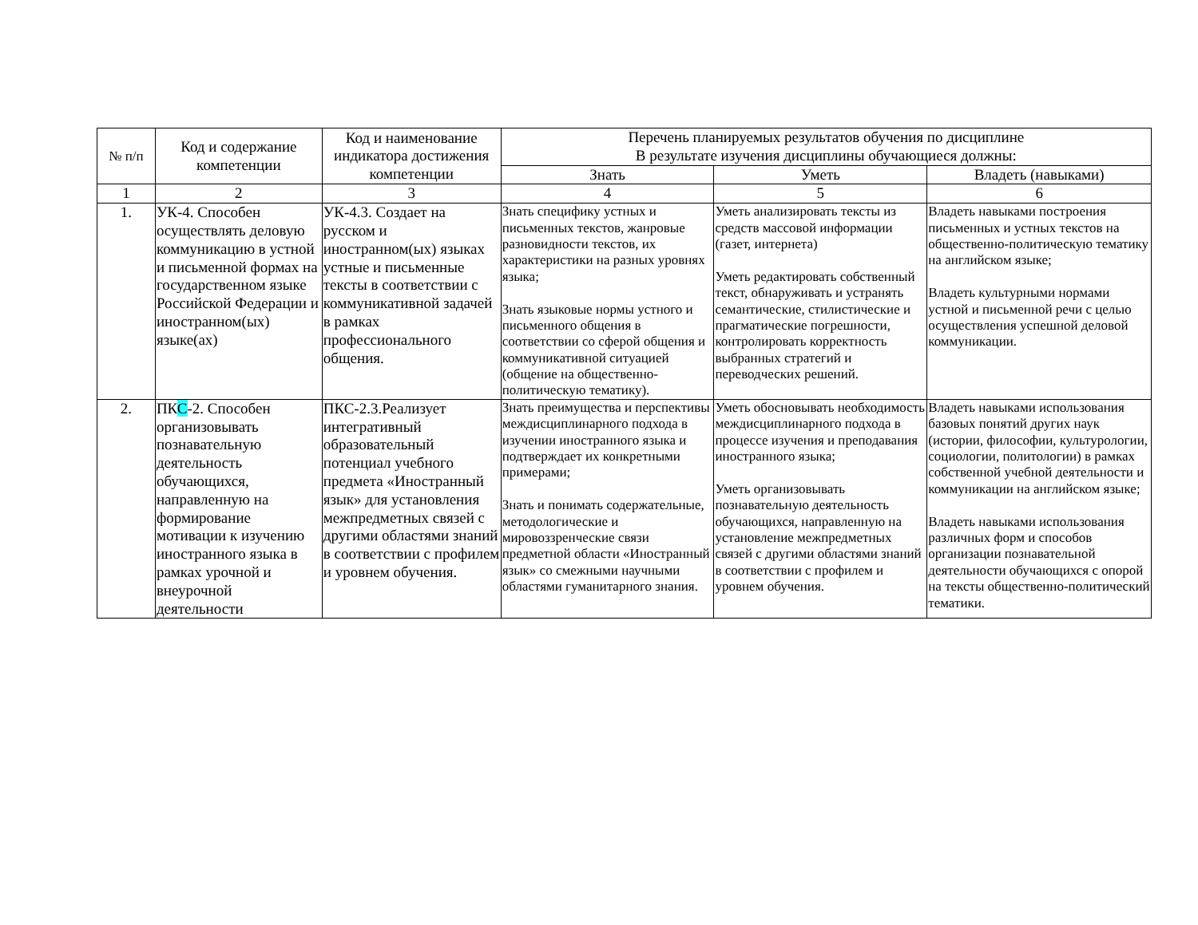| № п/п | Код и содержание компетенции | Код и наименование индикатора достижения компетенции | Перечень планируемых результатов обучения по дисциплине В результате изучения дисциплины обучающиеся должны: | | |
| --- | --- | --- | --- | --- | --- |
| | | | Знать | Уметь | Владеть (навыками) |
| 1 | 2 | 3 | 4 | 5 | 6 |
| 1. | УК-4. Способен осуществлять деловую коммуникацию в устной и письменной формах на государственном языке Российской Федерации и иностранном(ых) языке(ах) | УК-4.3. Создает на русском и иностранном(ых) языках устные и письменные тексты в соответствии с коммуникативной задачей в рамках профессионального общения. | Знать специфику устных и письменных текстов, жанровые разновидности текстов, их характеристики на разных уровнях языка; Знать языковые нормы устного и письменного общения в соответствии со сферой общения и коммуникативной ситуацией (общение на общественно-политическую тематику). | Уметь анализировать тексты из средств массовой информации (газет, интернета) Уметь редактировать собственный текст, обнаруживать и устранять семантические, стилистические и прагматические погрешности, контролировать корректность выбранных стратегий и переводческих решений. | Владеть навыками построения письменных и устных текстов на общественно-политическую тематику на английском языке; Владеть культурными нормами устной и письменной речи с целью осуществления успешной деловой коммуникации. |
| 2. | ПК С -2. Способен организовывать познавательную деятельность обучающихся, направленную на формирование мотивации к изучению иностранного языка в рамках урочной и внеурочной деятельности | ПКС-2.3.Реализует интегративный образовательный потенциал учебного предмета «Иностранный язык» для установления межпредметных связей с другими областями знаний в соответствии с профилем и уровнем обучения. | Знать преимущества и перспективы междисциплинарного подхода в изучении иностранного языка и подтверждает их конкретными примерами; Знать и понимать содержательные, методологические и мировоззренческие связи предметной области «Иностранный язык» со смежными научными областями гуманитарного знания. | Уметь обосновывать необходимость междисциплинарного подхода в процессе изучения и преподавания иностранного языка; Уметь организовывать познавательную деятельность обучающихся, направленную на установление межпредметных связей с другими областями знаний в соответствии с профилем и уровнем обучения. | Владеть навыками использования базовых понятий других наук (истории, философии, культурологии, социологии, политологии) в рамках собственной учебной деятельности и коммуникации на английском языке; Владеть навыками использования различных форм и способов организации познавательной деятельности обучающихся с опорой на тексты общественно-политический тематики. |